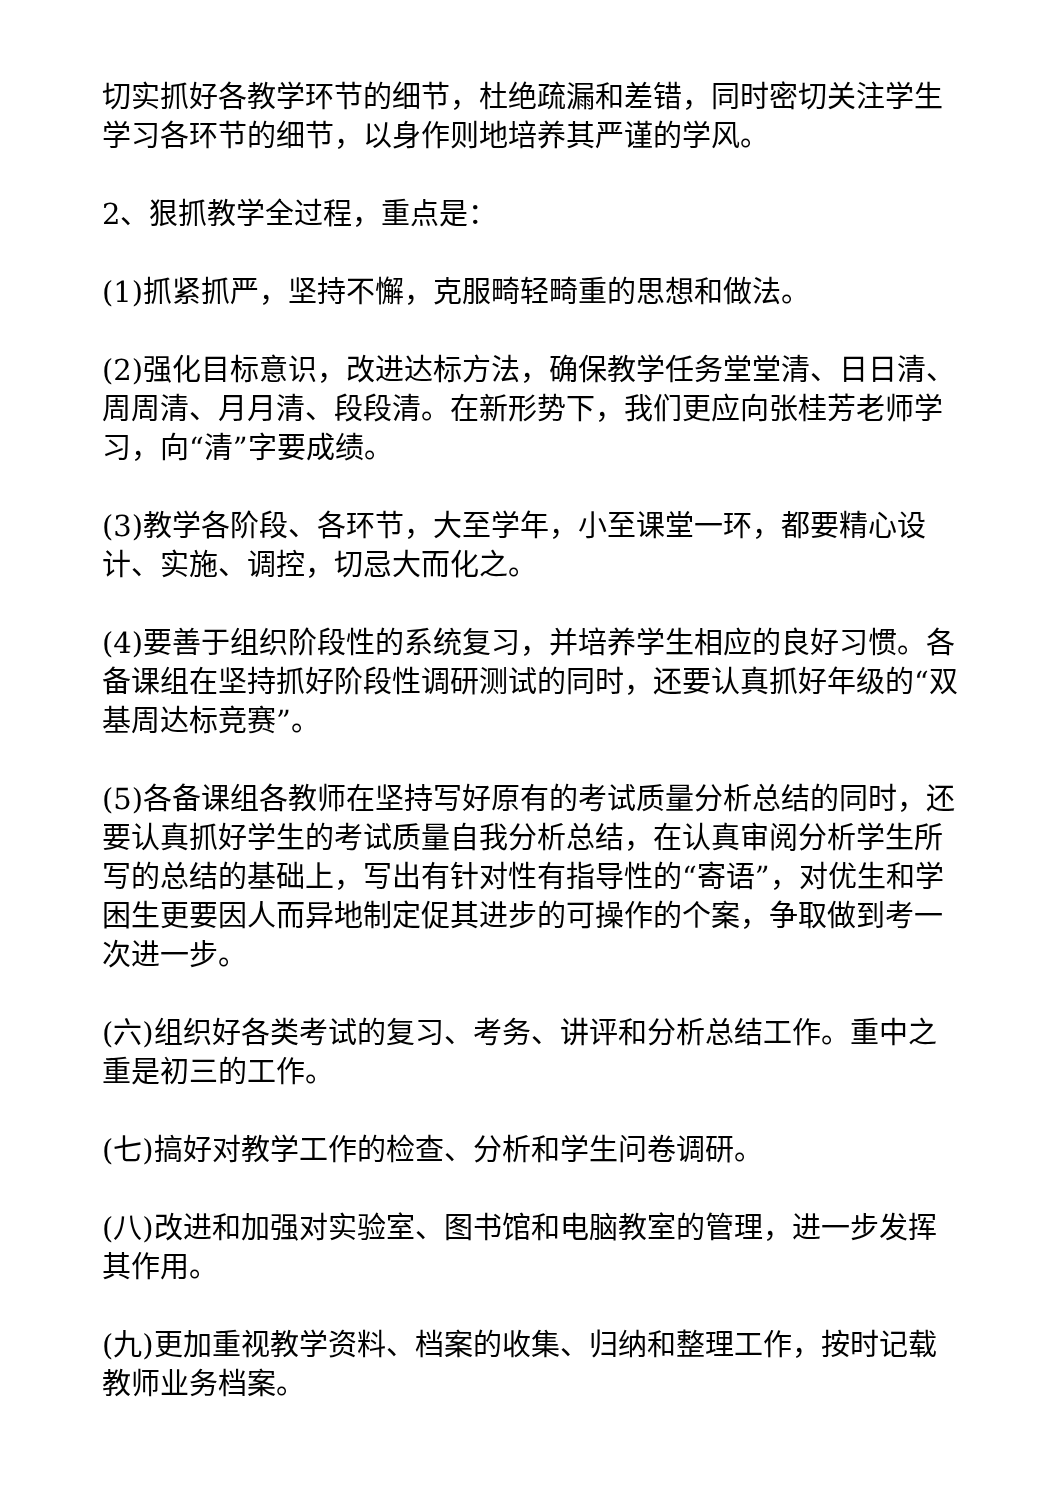切实抓好各教学环节的细节，杜绝疏漏和差错，同时密切关注学生学习各环节的细节，以身作则地培养其严谨的学风。
2、狠抓教学全过程，重点是：
(1)抓紧抓严，坚持不懈，克服畸轻畸重的思想和做法。
(2)强化目标意识，改进达标方法，确保教学任务堂堂清、日日清、周周清、月月清、段段清。在新形势下，我们更应向张桂芳老师学习，向“清”字要成绩。
(3)教学各阶段、各环节，大至学年，小至课堂一环，都要精心设计、实施、调控，切忌大而化之。
(4)要善于组织阶段性的系统复习，并培养学生相应的良好习惯。各备课组在坚持抓好阶段性调研测试的同时，还要认真抓好年级的“双基周达标竞赛”。
(5)各备课组各教师在坚持写好原有的考试质量分析总结的同时，还要认真抓好学生的考试质量自我分析总结，在认真审阅分析学生所写的总结的基础上，写出有针对性有指导性的“寄语”，对优生和学困生更要因人而异地制定促其进步的可操作的个案，争取做到考一次进一步。
(六)组织好各类考试的复习、考务、讲评和分析总结工作。重中之重是初三的工作。
(七)搞好对教学工作的检查、分析和学生问卷调研。
(八)改进和加强对实验室、图书馆和电脑教室的管理，进一步发挥其作用。
(九)更加重视教学资料、档案的收集、归纳和整理工作，按时记载教师业务档案。